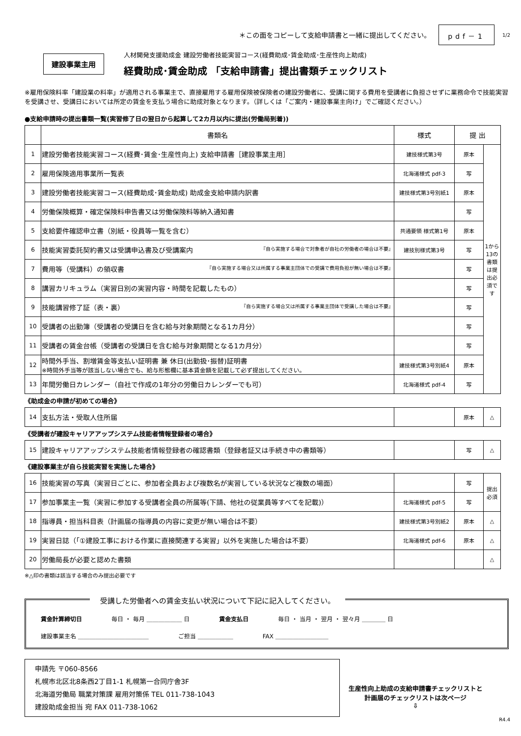＊この面をコピーして支給申請書と一緒に提出してください。 pdf－1 1/2
建設事業主用
人材開発支援助成金 建設労働者技能実習コース(経費助成･賃金助成･生産性向上助成)
経費助成･賃金助成 「支給申請書」提出書類チェックリスト
※雇用保険料率「建設業の料率」が適用される事業主で、直接雇用する雇用保険被保険者の建設労働者に、受講に関する費用を受講者に負担させずに業務命令で技能実習を受講させ、受講日においては所定の賃金を支払う場合に助成対象となります。（詳しくは「ご案内・建設事業主向け」でご確認ください。）
●支給申請時の提出書類一覧(実習修了日の翌日から起算して2カ月以内に提出(労働局到着))
| | 書類名 | 様式 | 提 出 | |
| --- | --- | --- | --- | --- |
| 1 | 建設労働者技能実習コース(経費･賃金･生産性向上) 支給申請書［建設事業主用］ | 建技様式第3号 | 原本 | 1から13の書類は提出必須です |
| 2 | 雇用保険適用事業所一覧表 | 北海道様式 pdf-3 | 写 | |
| 3 | 建設労働者技能実習コース(経費助成･賃金助成) 助成金支給申請内訳書 | 建技様式第3号別紙1 | 原本 | |
| 4 | 労働保険概算・確定保険料申告書又は労働保険料等納入通知書 | | 写 | |
| 5 | 支給要件確認申立書（別紙・役員等一覧を含む） | 共通要領 様式第1号 | 原本 | |
| 6 | 技能実習委託契約書又は受講申込書及び受講案内 『自ら実施する場合で対象者が自社の労働者の場合は不要』 | 建技別様式第3号 | 写 | |
| 7 | 費用等（受講料）の領収書 『自ら実施する場合又は所属する事業主団体での受講で費用負担が無い場合は不要』 | | 写 | |
| 8 | 講習カリキュラム（実習日別の実習内容・時間を記載したもの） | | 写 | |
| 9 | 技能講習修了証（表・裏） 『自ら実施する場合又は所属する事業主団体で受講した場合は不要』 | | 写 | |
| 10 | 受講者の出勤簿（受講者の受講日を含む給与対象期間となる1カ月分） | | 写 | |
| 11 | 受講者の賃金台帳（受講者の受講日を含む給与対象期間となる1カ月分） | | 写 | |
| 12 | 時間外手当、割増賃金等支払い証明書 兼 休日(出勤扱･振替)証明書 ※時間外手当等が該当しない場合でも、給与形態欄に基本賃金額を記載して必ず提出してください。 | 建技様式第3号別紙4 | 原本 | |
| 13 | 年間労働日カレンダー（自社で作成の1年分の労働日カレンダーでも可） | 北海道様式 pdf-4 | 写 | |
《助成金の申請が初めての場合》
| 14 | 支払方法・受取人住所届 | | 原本 | △ |
《受講者が建設キャリアアップシステム技能者情報登録者の場合》
| 15 | 建設キャリアアップシステム技能者情報登録者の確認書類（登録者証又は手続き中の書類等） | | 写 | △ |
《建設事業主が自ら技能実習を実施した場合》
| 16 | 技能実習の写真（実習日ごとに、参加者全員および複数名が実習している状況など複数の場面） | | 写 | 提出必須 |
| 17 | 参加事業主一覧（実習に参加する受講者全員の所属等(下請、他社の従業員等すべてを記載)） | 北海道様式 pdf-5 | 写 | |
| 18 | 指導員・担当科目表（計画届の指導員の内容に変更が無い場合は不要） | 建技様式第3号別紙2 | 原本 | △ |
| 19 | 実習日誌（「①建設工事における作業に直接関連する実習」以外を実施した場合は不要） | 北海道様式 pdf-6 | 原本 | △ |
| 20 | 労働局長が必要と認めた書類 | | | △ |
※△印の書類は該当する場合のみ提出必要です
受講した労働者への賃金支払い状況について下記に記入してください。
賃金計算締切日 毎日 ・ 毎月 ＿＿＿＿＿＿ 日 賃金支払日 毎日 ・ 当月 ・ 翌月 ・ 翌々月 ＿＿＿＿ 日
建設事業主名 ＿＿＿＿＿＿＿＿＿＿＿＿ ご担当 ＿＿＿＿＿＿ FAX ＿＿＿＿＿＿＿＿＿
申請先 〒060-8566
札幌市北区北8条西2丁目1-1 札幌第一合同庁舎3F
北海道労働局 職業対策課 雇用対策係 TEL 011-738-1043
建設助成金担当 宛 FAX 011-738-1062
生産性向上助成の支給申請書チェックリストと
計画届のチェックリストは次ページ
⇩
R4.4